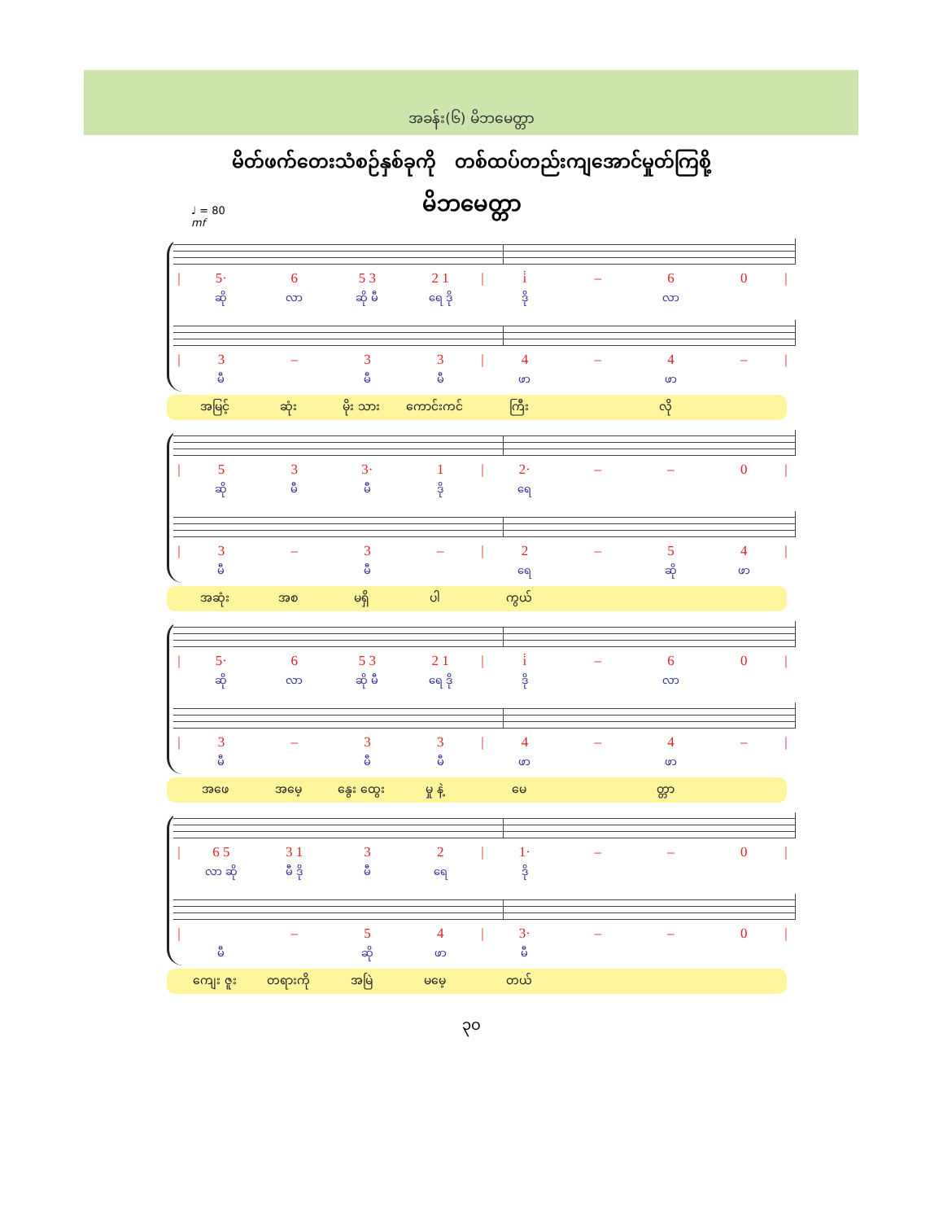အခန်း(၆) မိဘမေတ္တာ
မိတ်ဖက်တေးသံစဉ်နှစ်ခုကို တစ်ထပ်တည်းကျအောင်မှုတ်ကြစို့
မိဘမေတ္တာ
♩ = 80
mf
| / | 5· | 6 | 5 3 | 2 1 | / | i̇ | – | 6 | 0 | / |
| | ဆို | လာ | ဆို မီ | ရေ ဒို | | ဒို | | လာ | | |
| / | 3 | – | 3 | 3 | / | 4 | – | 4 | – | / |
| | မီ | | မီ | မီ | | ဖာ | | ဖာ | | |
| | အမြင့် | ဆုံး | မိုး သား | ကောင်းကင် | | ကြီး | | လို | | |
| / | 5 | 3 | 3· | 1 | / | 2· | – | – | 0 | / |
| | ဆို | မီ | မီ | ဒို | | ရေ | | | | |
| / | 3 | – | 3 | – | / | 2 | – | 5 | 4 | / |
| | မီ | | မီ | | | ရေ | | ဆို | ဖာ | |
| | အဆုံး | အစ | မရှိ | ပါ | | ကွယ် | | | | |
| / | 5· | 6 | 5 3 | 2 1 | / | i̇ | – | 6 | 0 | / |
| | ဆို | လာ | ဆို မီ | ရေ ဒို | | ဒို | | လာ | | |
| / | 3 | – | 3 | 3 | / | 4 | – | 4 | – | / |
| | မီ | | မီ | မီ | | ဖာ | | ဖာ | | |
| | အဖေ | အမေ့ | နွေး ထွေး | မှု နဲ့ | | မေ | | တ္တာ | | |
| / | 6 5 | 3 1 | 3 | 2 | / | 1· | – | – | 0 | / |
| | လာ ဆို | မီ ဒို | မီ | ရေ | | ဒို | | | | |
| / | | – | 5 | 4 | / | 3· | – | – | 0 | / |
| | မီ | | ဆို | ဖာ | | မီ | | | | |
| | ကျေး ဇူး | တရားကို | အမြဲ | မမေ့ | | တယ် | | | | |
၃၀